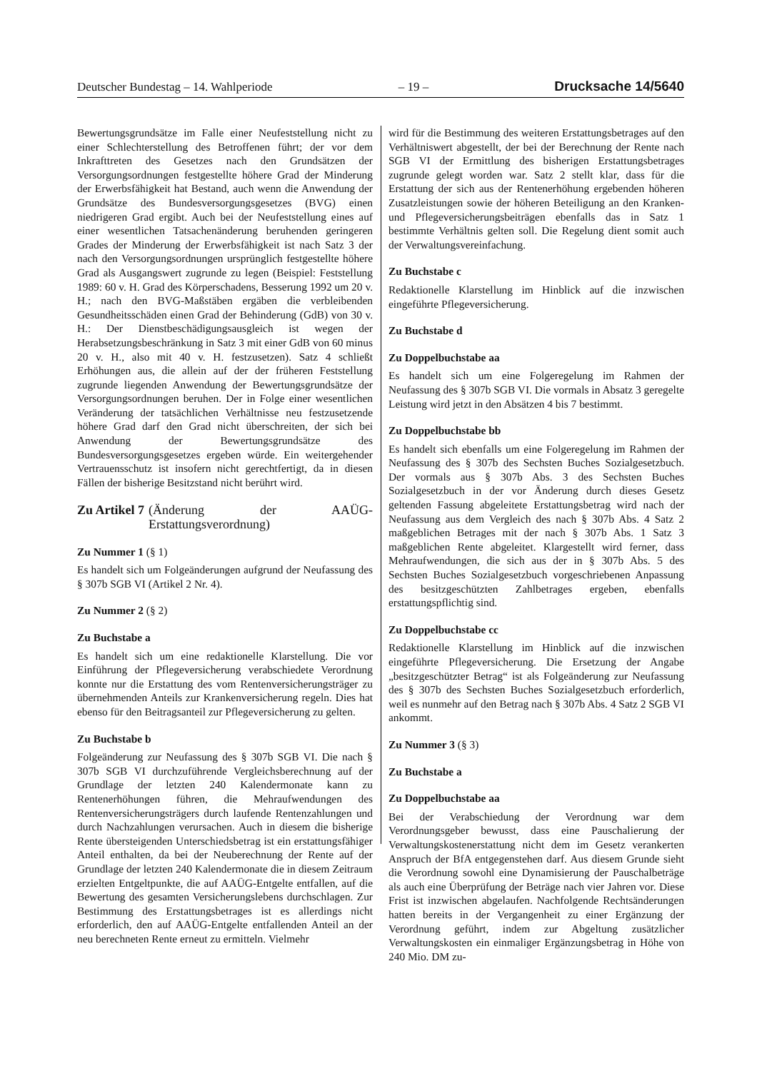Deutscher Bundestag – 14. Wahlperiode – 19 – Drucksache 14/5640
Bewertungsgrundsätze im Falle einer Neufeststellung nicht zu einer Schlechterstellung des Betroffenen führt; der vor dem Inkrafttreten des Gesetzes nach den Grundsätzen der Versorgungsordnungen festgestellte höhere Grad der Minderung der Erwerbsfähigkeit hat Bestand, auch wenn die Anwendung der Grundsätze des Bundesversorgungsgesetzes (BVG) einen niedrigeren Grad ergibt. Auch bei der Neufeststellung eines auf einer wesentlichen Tatsachenänderung beruhenden geringeren Grades der Minderung der Erwerbsfähigkeit ist nach Satz 3 der nach den Versorgungsordnungen ursprünglich festgestellte höhere Grad als Ausgangswert zugrunde zu legen (Beispiel: Feststellung 1989: 60 v. H. Grad des Körperschadens, Besserung 1992 um 20 v. H.; nach den BVG-Maßstäben ergäben die verbleibenden Gesundheitsschäden einen Grad der Behinderung (GdB) von 30 v. H.: Der Dienstbeschädigungsausgleich ist wegen der Herabsetzungsbeschränkung in Satz 3 mit einer GdB von 60 minus 20 v. H., also mit 40 v. H. festzusetzen). Satz 4 schließt Erhöhungen aus, die allein auf der der früheren Feststellung zugrunde liegenden Anwendung der Bewertungsgrundsätze der Versorgungsordnungen beruhen. Der in Folge einer wesentlichen Veränderung der tatsächlichen Verhältnisse neu festzusetzende höhere Grad darf den Grad nicht überschreiten, der sich bei Anwendung der Bewertungsgrundsätze des Bundesversorgungsgesetzes ergeben würde. Ein weitergehender Vertrauensschutz ist insofern nicht gerechtfertigt, da in diesen Fällen der bisherige Besitzstand nicht berührt wird.
Zu Artikel 7 (Änderung der AAÜG-Erstattungsverordnung)
Zu Nummer 1 (§ 1)
Es handelt sich um Folgeänderungen aufgrund der Neufassung des § 307b SGB VI (Artikel 2 Nr. 4).
Zu Nummer 2 (§ 2)
Zu Buchstabe a
Es handelt sich um eine redaktionelle Klarstellung. Die vor Einführung der Pflegeversicherung verabschiedete Verordnung konnte nur die Erstattung des vom Rentenversicherungsträger zu übernehmenden Anteils zur Krankenversicherung regeln. Dies hat ebenso für den Beitragsanteil zur Pflegeversicherung zu gelten.
Zu Buchstabe b
Folgeänderung zur Neufassung des § 307b SGB VI. Die nach § 307b SGB VI durchzuführende Vergleichsberechnung auf der Grundlage der letzten 240 Kalendermonate kann zu Rentenerhöhungen führen, die Mehraufwendungen des Rentenversicherungsträgers durch laufende Rentenzahlungen und durch Nachzahlungen verursachen. Auch in diesem die bisherige Rente übersteigenden Unterschiedsbetrag ist ein erstattungsfähiger Anteil enthalten, da bei der Neuberechnung der Rente auf der Grundlage der letzten 240 Kalendermonate die in diesem Zeitraum erzielten Entgeltpunkte, die auf AAÜG-Entgelte entfallen, auf die Bewertung des gesamten Versicherungslebens durchschlagen. Zur Bestimmung des Erstattungsbetrages ist es allerdings nicht erforderlich, den auf AAÜG-Entgelte entfallenden Anteil an der neu berechneten Rente erneut zu ermitteln. Vielmehr
wird für die Bestimmung des weiteren Erstattungsbetrages auf den Verhältniswert abgestellt, der bei der Berechnung der Rente nach SGB VI der Ermittlung des bisherigen Erstattungsbetrages zugrunde gelegt worden war. Satz 2 stellt klar, dass für die Erstattung der sich aus der Rentenerhöhung ergebenden höheren Zusatzleistungen sowie der höheren Beteiligung an den Kranken- und Pflegeversicherungsbeiträgen ebenfalls das in Satz 1 bestimmte Verhältnis gelten soll. Die Regelung dient somit auch der Verwaltungsvereinfachung.
Zu Buchstabe c
Redaktionelle Klarstellung im Hinblick auf die inzwischen eingeführte Pflegeversicherung.
Zu Buchstabe d
Zu Doppelbuchstabe aa
Es handelt sich um eine Folgeregelung im Rahmen der Neufassung des § 307b SGB VI. Die vormals in Absatz 3 geregelte Leistung wird jetzt in den Absätzen 4 bis 7 bestimmt.
Zu Doppelbuchstabe bb
Es handelt sich ebenfalls um eine Folgeregelung im Rahmen der Neufassung des § 307b des Sechsten Buches Sozialgesetzbuch. Der vormals aus § 307b Abs. 3 des Sechsten Buches Sozialgesetzbuch in der vor Änderung durch dieses Gesetz geltenden Fassung abgeleitete Erstattungsbetrag wird nach der Neufassung aus dem Vergleich des nach § 307b Abs. 4 Satz 2 maßgeblichen Betrages mit der nach § 307b Abs. 1 Satz 3 maßgeblichen Rente abgeleitet. Klargestellt wird ferner, dass Mehraufwendungen, die sich aus der in § 307b Abs. 5 des Sechsten Buches Sozialgesetzbuch vorgeschriebenen Anpassung des besitzgeschützten Zahlbetrages ergeben, ebenfalls erstattungspflichtig sind.
Zu Doppelbuchstabe cc
Redaktionelle Klarstellung im Hinblick auf die inzwischen eingeführte Pflegeversicherung. Die Ersetzung der Angabe „besitzgeschützter Betrag“ ist als Folgeänderung zur Neufassung des § 307b des Sechsten Buches Sozialgesetzbuch erforderlich, weil es nunmehr auf den Betrag nach § 307b Abs. 4 Satz 2 SGB VI ankommt.
Zu Nummer 3 (§ 3)
Zu Buchstabe a
Zu Doppelbuchstabe aa
Bei der Verabschiedung der Verordnung war dem Verordnungsgeber bewusst, dass eine Pauschalierung der Verwaltungskostenerstattung nicht dem im Gesetz verankerten Anspruch der BfA entgegenstehen darf. Aus diesem Grunde sieht die Verordnung sowohl eine Dynamisierung der Pauschalbeträge als auch eine Überprüfung der Beträge nach vier Jahren vor. Diese Frist ist inzwischen abgelaufen. Nachfolgende Rechtsänderungen hatten bereits in der Vergangenheit zu einer Ergänzung der Verordnung geführt, indem zur Abgeltung zusätzlicher Verwaltungskosten ein einmaliger Ergänzungsbetrag in Höhe von 240 Mio. DM zu-